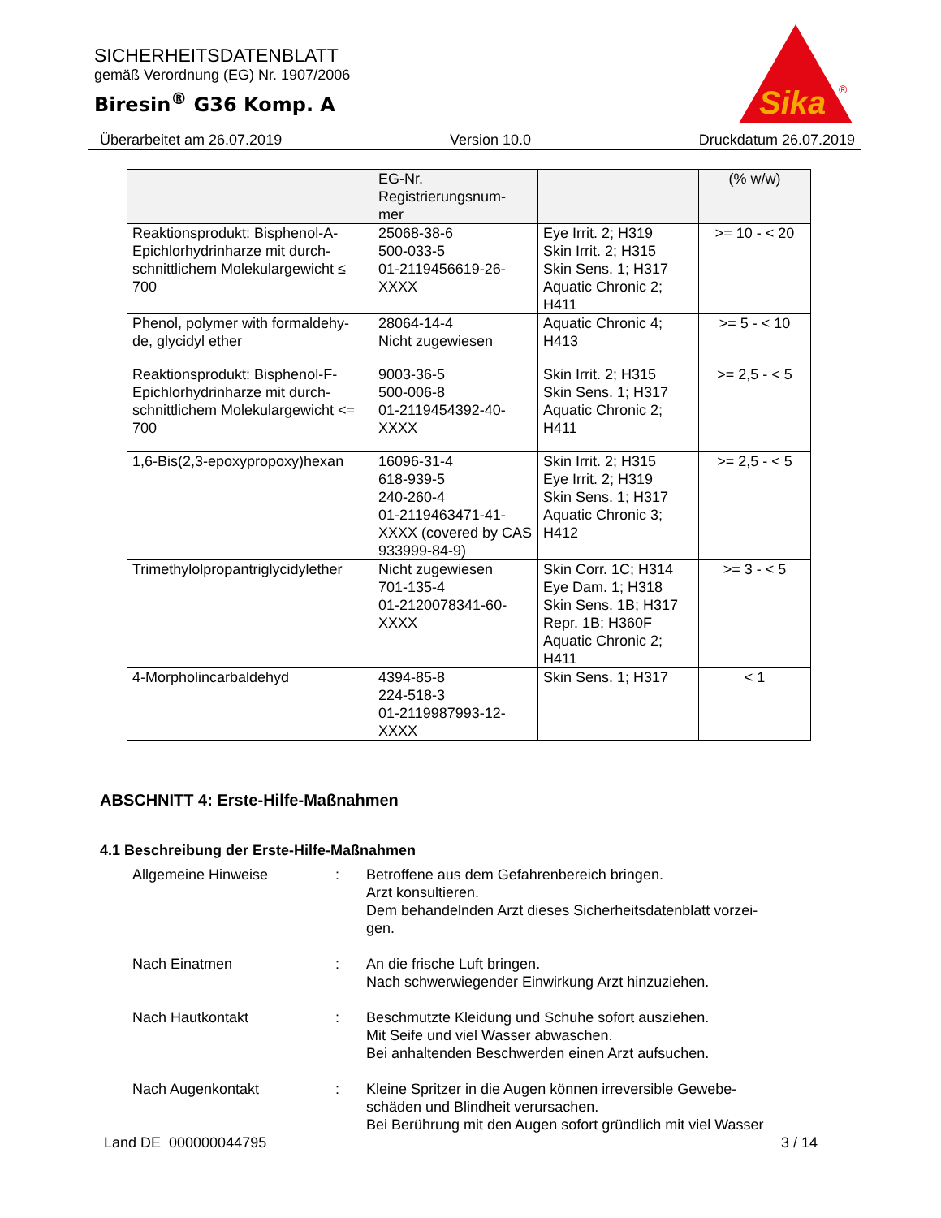SICHERHEITSDATENBLATT
gemäß Verordnung (EG) Nr. 1907/2006
Biresin<sup>®</sup> G36 Komp. A
Sika
®
Überarbeitet am 26.07.2019 Version 10.0 Druckdatum 26.07.2019
| | EG-Nr. Registrierungsnum- mer | | (% w/w) |
| --- | --- | --- | --- |
| Reaktionsprodukt: Bisphenol-A-Epichlorhydrinharze mit durch-schnittlichem Molekulargewicht ≤ 700 | 25068-38-6 500-033-5 01-2119456619-26-XXXX | Eye Irrit. 2; H319 Skin Irrit. 2; H315 Skin Sens. 1; H317 Aquatic Chronic 2; H411 | >= 10 - < 20 |
| Phenol, polymer with formaldehy-de, glycidyl ether | 28064-14-4 Nicht zugewiesen | Aquatic Chronic 4; H413 | >= 5 - < 10 |
| Reaktionsprodukt: Bisphenol-F-Epichlorhydrinharze mit durch-schnittlichem Molekulargewicht <= 700 | 9003-36-5 500-006-8 01-2119454392-40-XXXX | Skin Irrit. 2; H315 Skin Sens. 1; H317 Aquatic Chronic 2; H411 | >= 2,5 - < 5 |
| 1,6-Bis(2,3-epoxypropoxy)hexan | 16096-31-4 618-939-5 240-260-4 01-2119463471-41-XXXX (covered by CAS 933999-84-9) | Skin Irrit. 2; H315 Eye Irrit. 2; H319 Skin Sens. 1; H317 Aquatic Chronic 3; H412 | >= 2,5 - < 5 |
| Trimethylolpropantriglycidylether | Nicht zugewiesen 701-135-4 01-2120078341-60-XXXX | Skin Corr. 1C; H314 Eye Dam. 1; H318 Skin Sens. 1B; H317 Repr. 1B; H360F Aquatic Chronic 2; H411 | >= 3 - < 5 |
| 4-Morpholincarbaldehyd | 4394-85-8 224-518-3 01-2119987993-12-XXXX | Skin Sens. 1; H317 | < 1 |
ABSCHNITT 4: Erste-Hilfe-Maßnahmen
4.1 Beschreibung der Erste-Hilfe-Maßnahmen
Allgemeine Hinweise : Betroffene aus dem Gefahrenbereich bringen.
Arzt konsultieren.
Dem behandelnden Arzt dieses Sicherheitsdatenblatt vorzei-
gen.
Nach Einatmen : An die frische Luft bringen.
Nach schwerwiegender Einwirkung Arzt hinzuziehen.
Nach Hautkontakt : Beschmutzte Kleidung und Schuhe sofort ausziehen.
Mit Seife und viel Wasser abwaschen.
Bei anhaltenden Beschwerden einen Arzt aufsuchen.
Nach Augenkontakt : Kleine Spritzer in die Augen können irreversible Gewebe-
schäden und Blindheit verursachen.
Bei Berührung mit den Augen sofort gründlich mit viel Wasser
Land DE 000000044795 3 / 14